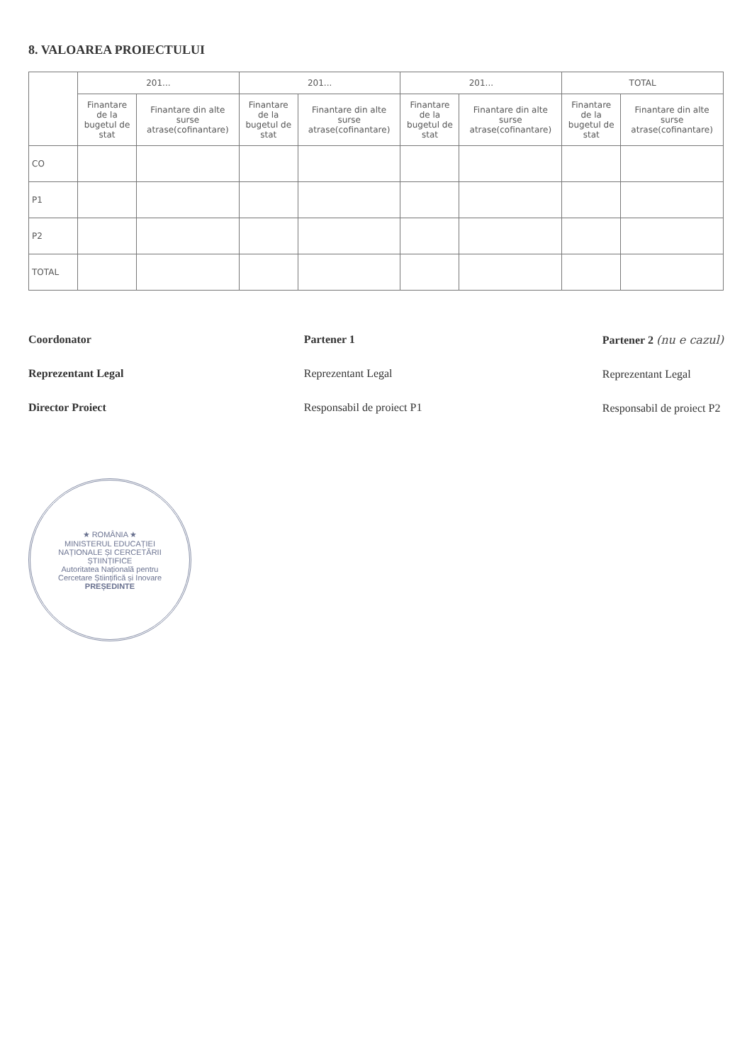8. VALOAREA PROIECTULUI
| | 201... | | 201... | | 201... | | TOTAL | |
| --- | --- | --- | --- | --- | --- | --- | --- | --- |
| | Finantare de la bugetul de stat | Finantare din alte surse atrase(cofinantare) | Finantare de la bugetul de stat | Finantare din alte surse atrase(cofinantare) | Finantare de la bugetul de stat | Finantare din alte surse atrase(cofinantare) | Finantare de la bugetul de stat | Finantare din alte surse atrase(cofinantare) |
| CO | | | | | | | | |
| P1 | | | | | | | | |
| P2 | | | | | | | | |
| TOTAL | | | | | | | | |
Coordonator
Reprezentant Legal
Director Proiect
Partener 1
Reprezentant Legal
Responsabil de proiect P1
Partener 2 (nu e cazul)
Reprezentant Legal
Responsabil de proiect P2
★ ROMÂNIA ★
MINISTERUL EDUCAȚIEI NAȚIONALE ȘI CERCETĂRII ȘTIINȚIFICE
Autoritatea Națională pentru Cercetare Științifică și Inovare
PREȘEDINTE